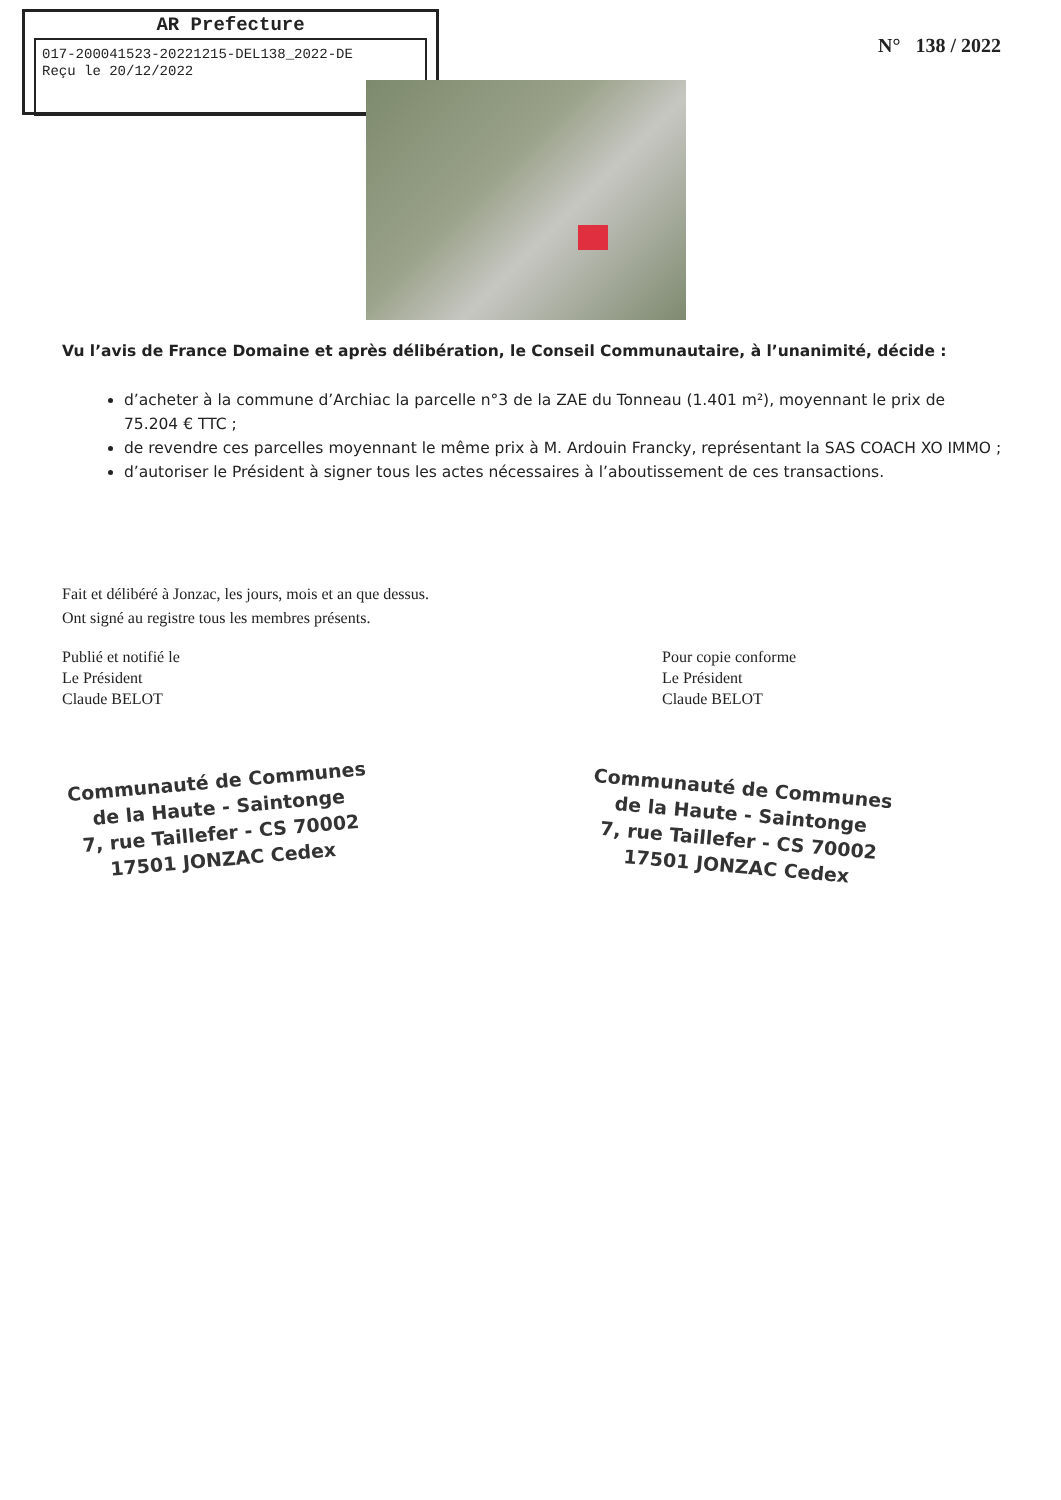AR Prefecture
017-200041523-20221215-DEL138_2022-DE
Reçu le 20/12/2022
N° 138 / 2022
Vu l’avis de France Domaine et après délibération, le Conseil Communautaire, à l’unanimité, décide :
d’acheter à la commune d’Archiac la parcelle n°3 de la ZAE du Tonneau (1.401 m²), moyennant le prix de 75.204 € TTC ;
de revendre ces parcelles moyennant le même prix à M. Ardouin Francky, représentant la SAS COACH XO IMMO ;
d’autoriser le Président à signer tous les actes nécessaires à l’aboutissement de ces transactions.
Fait et délibéré à Jonzac, les jours, mois et an que dessus.
Ont signé au registre tous les membres présents.
Publié et notifié le
Le Président
Claude BELOT
Pour copie conforme
Le Président
Claude BELOT
Communauté de Communes
de la Haute - Saintonge
7, rue Taillefer - CS 70002
17501 JONZAC Cedex
Communauté de Communes
de la Haute - Saintonge
7, rue Taillefer - CS 70002
17501 JONZAC Cedex